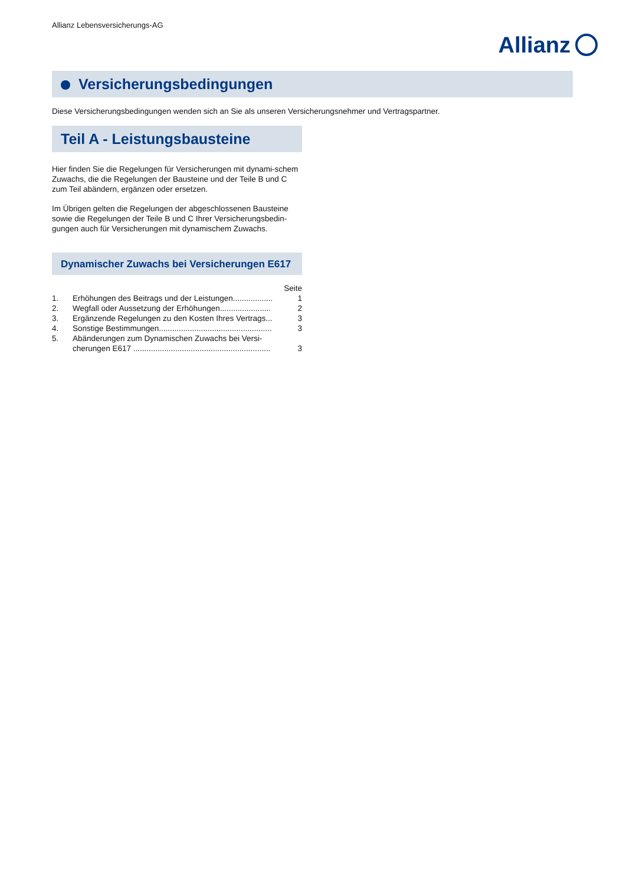Allianz Lebensversicherungs-AG
Allianz
Versicherungsbedingungen
Diese Versicherungsbedingungen wenden sich an Sie als unseren Versicherungsnehmer und Vertragspartner.
Teil A - Leistungsbausteine
Hier finden Sie die Regelungen für Versicherungen mit dynami-schem Zuwachs, die die Regelungen der Bausteine und der Teile B und C zum Teil abändern, ergänzen oder ersetzen.
Im Übrigen gelten die Regelungen der abgeschlossenen Bausteine sowie die Regelungen der Teile B und C Ihrer Versicherungsbedin-gungen auch für Versicherungen mit dynamischem Zuwachs.
Dynamischer Zuwachs bei Versicherungen E617
| | | Seite |
| 1. | Erhöhungen des Beitrags und der Leistungen.................. | 1 |
| 2. | Wegfall oder Aussetzung der Erhöhungen....................... | 2 |
| 3. | Ergänzende Regelungen zu den Kosten Ihres Vertrags... | 3 |
| 4. | Sonstige Bestimmungen................................................... | 3 |
| 5. | Abänderungen zum Dynamischen Zuwachs bei Versi- cherungen E617 .............................................................. | 3 |